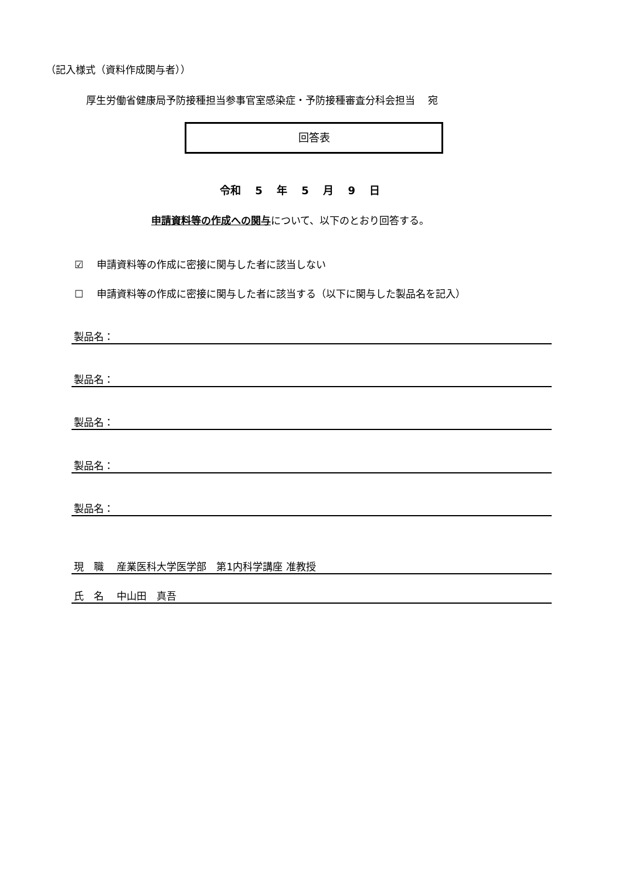（記入様式（資料作成関与者））
厚生労働省健康局予防接種担当参事官室感染症・予防接種審査分科会担当　 宛
回答表
令和　 5　 年　 5　 月　 9　 日
申請資料等の作成への関与について、以下のとおり回答する。
☑　 申請資料等の作成に密接に関与した者に該当しない
☐　 申請資料等の作成に密接に関与した者に該当する（以下に関与した製品名を記入）
製品名：
製品名：
製品名：
製品名：
製品名：
現　職　 産業医科大学医学部　第1内科学講座 准教授
氏　名　 中山田　真吾